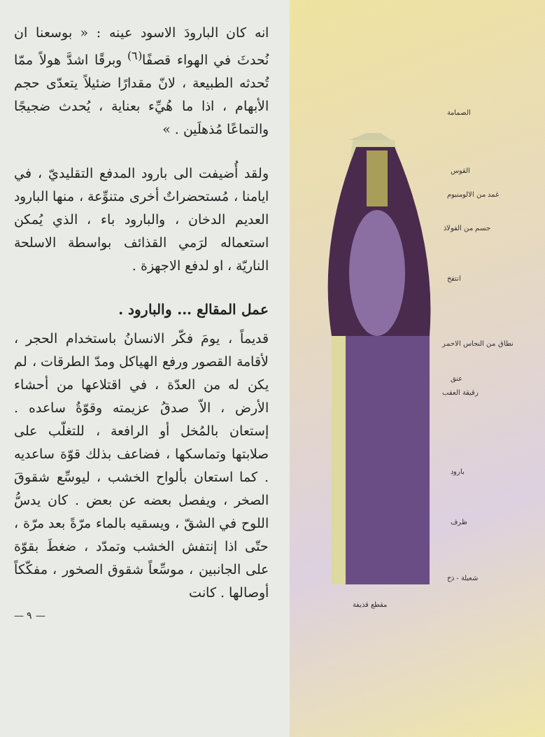الصمامة
القوس
غمد من الالومنيوم
جسم من الفولاذ
انتفخ
نطاق من النحاس الاحمر
عنق
رقيقة العقب
بارود
ظرف
شعيلة - ذخ
مقطع قذيفة
انه كان البارودَ الاسود عينه : « بوسعنا ان نُحدثَ في الهواء قصفًا<sup>(٦)</sup> وبرقًا اشدَّ هولاً ممّا تُحدثه الطبيعة ، لانّ مقدارًا ضئيلاً يتعدّى حجم الأبهام ، اذا ما هُيِّء بعناية ، يُحدث ضجيجًا والتماعًا مُذهلَين . »
ولقد أُضيفت الى بارود المدفع التقليديّ ، في ايامنا ، مُستحضراتٌ أخرى متنوِّعة ، منها البارود العديم الدخان ، والبارود باء ، الذي يُمكن استعماله لرَمي القذائف بواسطة الاسلحة الناريّة ، او لدفع الاجهزة .
عمل المقالع ... والبارود .
قديماً ، يومَ فكّر الانسانُ باستخدام الحجر ، لأقامة القصور ورفع الهياكل ومدّ الطرقات ، لم يكن له من العدّة ، في اقتلاعها من أحشاء الأرض ، الاّ صدقُ عزيمته وقوّةُ ساعده . إستعان بالمُخل أو الرافعة ، للتغلّب على صلابتها وتماسكها ، فضاعف بذلك قوّة ساعديه . كما استعان بألواح الخشب ، ليوسِّع شقوقَ الصخر ، ويفصل بعضه عن بعض . كان يدسُّ اللوح في الشقّ ، ويسقيه بالماء مرّةً بعد مرّة ، حتّى اذا إنتفش الخشب وتمدّد ، ضغطَ بقوّة على الجانبين ، موسِّعاً شقوق الصخور ، مفكّكاً أوصالها . كانت
— ٩ —